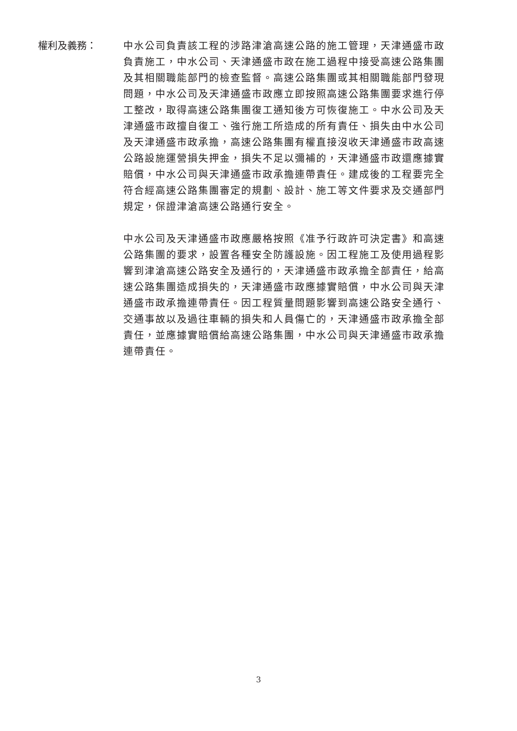權利及義務： 中水公司負責該工程的涉路津滄高速公路的施工管理，天津通盛市政負責施工，中水公司、天津通盛市政在施工過程中接受高速公路集團及其相關職能部門的檢查監督。高速公路集團或其相關職能部門發現問題，中水公司及天津通盛市政應立即按照高速公路集團要求進行停工整改，取得高速公路集團復工通知後方可恢復施工。中水公司及天津通盛市政擅自復工、強行施工所造成的所有責任、損失由中水公司及天津通盛市政承擔，高速公路集團有權直接沒收天津通盛市政高速公路設施運營損失押金，損失不足以彌補的，天津通盛市政還應據實賠償，中水公司與天津通盛市政承擔連帶責任。建成後的工程要完全符合經高速公路集團審定的規劃、設計、施工等文件要求及交通部門規定，保證津滄高速公路通行安全。
中水公司及天津通盛市政應嚴格按照《准予行政許可決定書》和高速公路集團的要求，設置各種安全防護設施。因工程施工及使用過程影響到津滄高速公路安全及通行的，天津通盛市政承擔全部責任，給高速公路集團造成損失的，天津通盛市政應據實賠償，中水公司與天津通盛市政承擔連帶責任。因工程質量問題影響到高速公路安全通行、交通事故以及過往車輛的損失和人員傷亡的，天津通盛市政承擔全部責任，並應據實賠償給高速公路集團，中水公司與天津通盛市政承擔連帶責任。
3